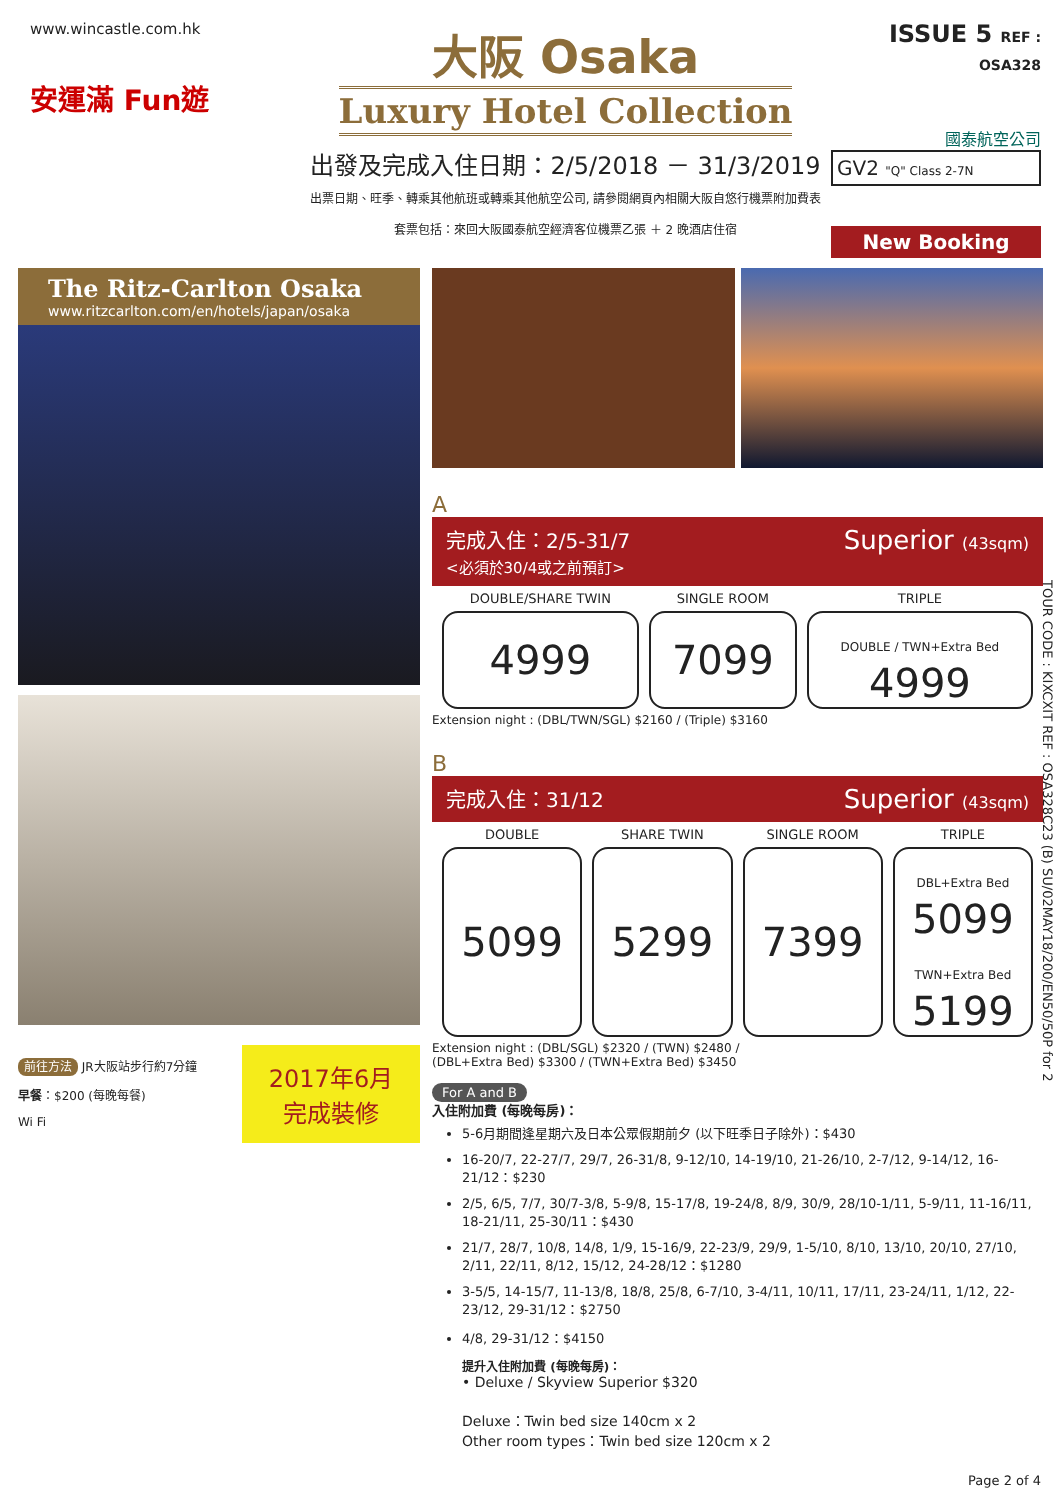www.wincastle.com.hk
安運滿 Fun遊
大阪 Osaka
Luxury Hotel Collection
出發及完成入住日期：2/5/2018 － 31/3/2019
出票日期、旺季、轉乘其他航班或轉乘其他航空公司, 請參閱網頁內相關大阪自悠行機票附加費表
套票包括：來回大阪國泰航空經濟客位機票乙張 ＋ 2 晚酒店住宿
ISSUE 5 REF : OSA328
國泰航空公司
GV2 "Q" Class 2-7N
New Booking
The Ritz-Carlton Osaka
www.ritzcarlton.com/en/hotels/japan/osaka
前往方法 JR大阪站步行約7分鐘
早餐：$200 (每晚每餐)
Wi Fi
2017年6月
完成裝修
A
完成入住：2/5-31/7
<必須於30/4或之前預訂>
Superior (43sqm)
| DOUBLE/SHARE TWIN | SINGLE ROOM | TRIPLE |
| --- | --- | --- |
| 4999 | 7099 | DOUBLE / TWN+Extra Bed 4999 |
Extension night : (DBL/TWN/SGL) $2160 / (Triple) $3160
B
完成入住：31/12
Superior (43sqm)
| DOUBLE | SHARE TWIN | SINGLE ROOM | TRIPLE |
| --- | --- | --- | --- |
| 5099 | 5299 | 7399 | DBL+Extra Bed 5099 TWN+Extra Bed 5199 |
Extension night : (DBL/SGL) $2320 / (TWN) $2480 /
(DBL+Extra Bed) $3300 / (TWN+Extra Bed) $3450
For A and B
入住附加費 (每晚每房)：
5-6月期間逢星期六及日本公眾假期前夕 (以下旺季日子除外)：$430
16-20/7, 22-27/7, 29/7, 26-31/8, 9-12/10, 14-19/10, 21-26/10, 2-7/12, 9-14/12, 16-21/12：$230
2/5, 6/5, 7/7, 30/7-3/8, 5-9/8, 15-17/8, 19-24/8, 8/9, 30/9, 28/10-1/11, 5-9/11, 11-16/11, 18-21/11, 25-30/11：$430
21/7, 28/7, 10/8, 14/8, 1/9, 15-16/9, 22-23/9, 29/9, 1-5/10, 8/10, 13/10, 20/10, 27/10, 2/11, 22/11, 8/12, 15/12, 24-28/12：$1280
3-5/5, 14-15/7, 11-13/8, 18/8, 25/8, 6-7/10, 3-4/11, 10/11, 17/11, 23-24/11, 1/12, 22-23/12, 29-31/12：$2750
4/8, 29-31/12：$4150
提升入住附加費 (每晚每房)：
• Deluxe / Skyview Superior $320
Deluxe：Twin bed size 140cm x 2
Other room types：Twin bed size 120cm x 2
TOUR CODE : KIXCXIT REF : OSA328C23 (B) SU/02MAY18/200/EN50/50P for 2
Page 2 of 4